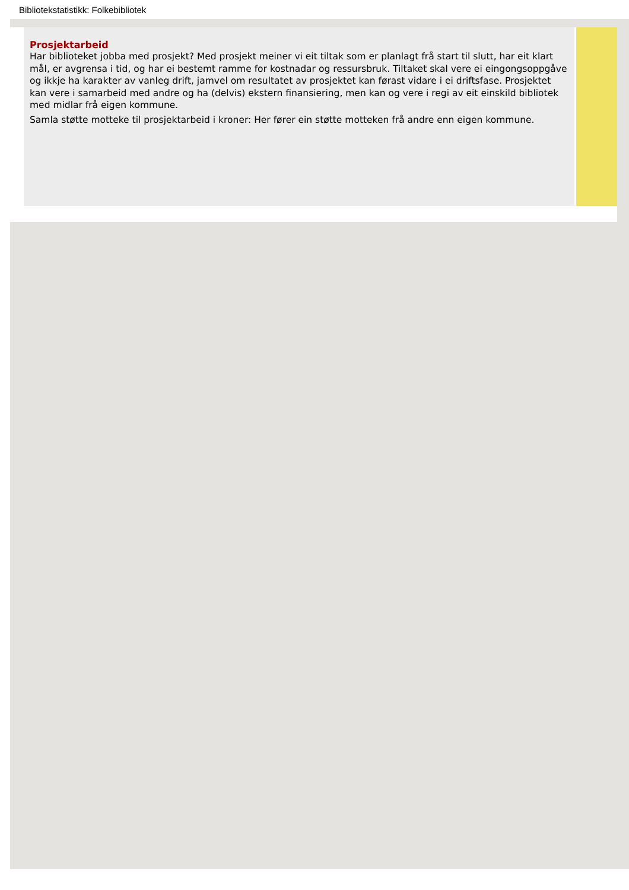Bibliotekstatistikk: Folkebibliotek
Prosjektarbeid
Har biblioteket jobba med prosjekt? Med prosjekt meiner vi eit tiltak som er planlagt frå start til slutt, har eit klart mål, er avgrensa i tid, og har ei bestemt ramme for kostnadar og ressursbruk. Tiltaket skal vere ei eingongsoppgåve og ikkje ha karakter av vanleg drift, jamvel om resultatet av prosjektet kan førast vidare i ei driftsfase. Prosjektet kan vere i samarbeid med andre og ha (delvis) ekstern finansiering, men kan og vere i regi av eit einskild bibliotek med midlar frå eigen kommune.
Samla støtte motteke til prosjektarbeid i kroner: Her fører ein støtte motteken frå andre enn eigen kommune.